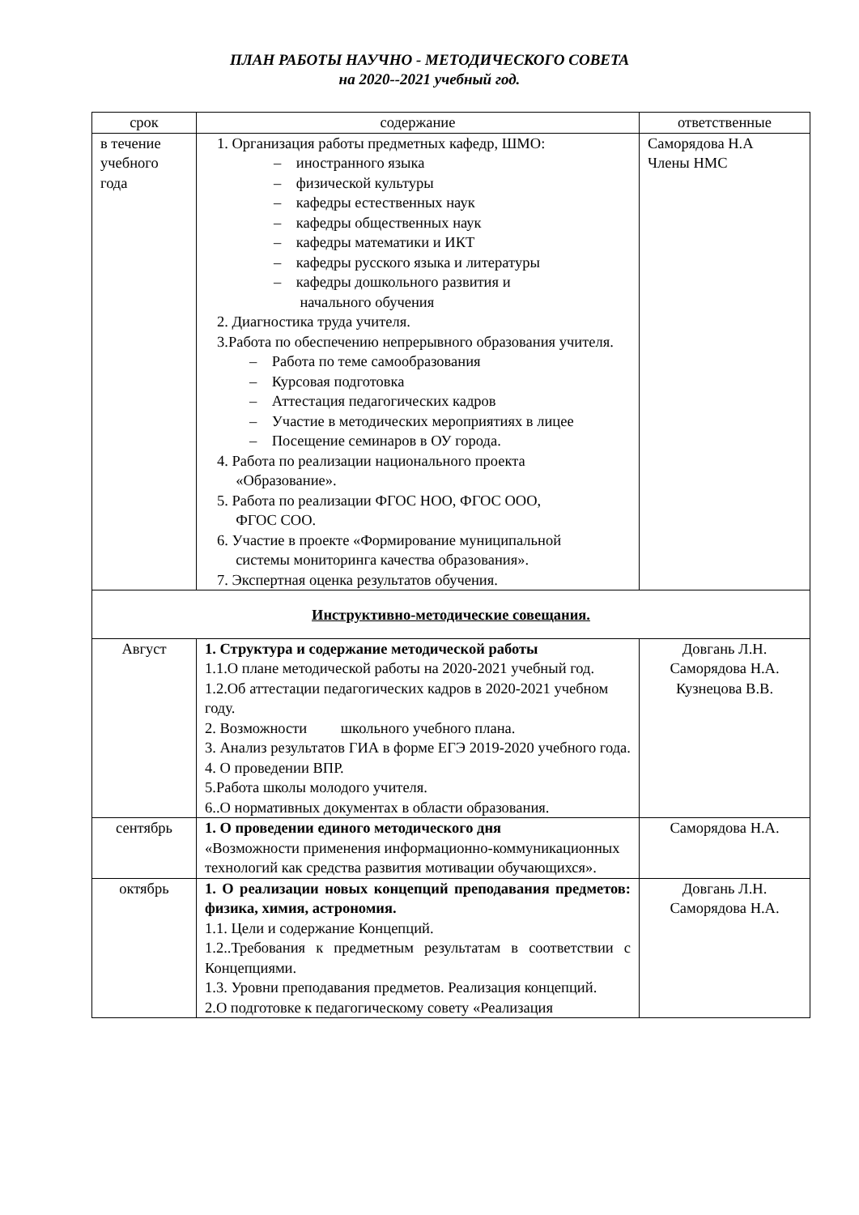ПЛАН РАБОТЫ НАУЧНО - МЕТОДИЧЕСКОГО СОВЕТА
на 2020--2021 учебный год.
| срок | содержание | ответственные |
| --- | --- | --- |
| в течение учебного года | 1. Организация работы предметных кафедр, ШМО: – иностранного языка – физической культуры – кафедры естественных наук – кафедры общественных наук – кафедры математики и ИКТ – кафедры русского языка и литературы – кафедры дошкольного развития и начального обучения 2. Диагностика труда учителя. 3.Работа по обеспечению непрерывного образования учителя. – Работа по теме самообразования – Курсовая подготовка – Аттестация педагогических кадров – Участие в методических мероприятиях в лицее – Посещение семинаров в ОУ города. 4. Работа по реализации национального проекта «Образование». 5. Работа по реализации ФГОС НОО, ФГОС ООО, ФГОС СОО. 6. Участие в проекте «Формирование муниципальной системы мониторинга качества образования». 7. Экспертная оценка результатов обучения. | Саморядова Н.А Члены НМС |
| Инструктивно-методические совещания. | | |
| Август | 1. Структура и содержание методической работы 1.1.О плане методической работы на 2020-2021 учебный год. 1.2.Об аттестации педагогических кадров в 2020-2021 учебном году. 2. Возможности школьного учебного плана. 3. Анализ результатов ГИА в форме ЕГЭ 2019-2020 учебного года. 4. О проведении ВПР. 5.Работа школы молодого учителя. 6..О нормативных документах в области образования. | Довгань Л.Н. Саморядова Н.А. Кузнецова В.В. |
| сентябрь | 1. О проведении единого методического дня «Возможности применения информационно-коммуникационных технологий как средства развития мотивации обучающихся». | Саморядова Н.А. |
| октябрь | 1. О реализации новых концепций преподавания предметов: физика, химия, астрономия. 1.1. Цели и содержание Концепций. 1.2..Требования к предметным результатам в соответствии с Концепциями. 1.3. Уровни преподавания предметов. Реализация концепций. 2.О подготовке к педагогическому совету «Реализация | Довгань Л.Н. Саморядова Н.А. |